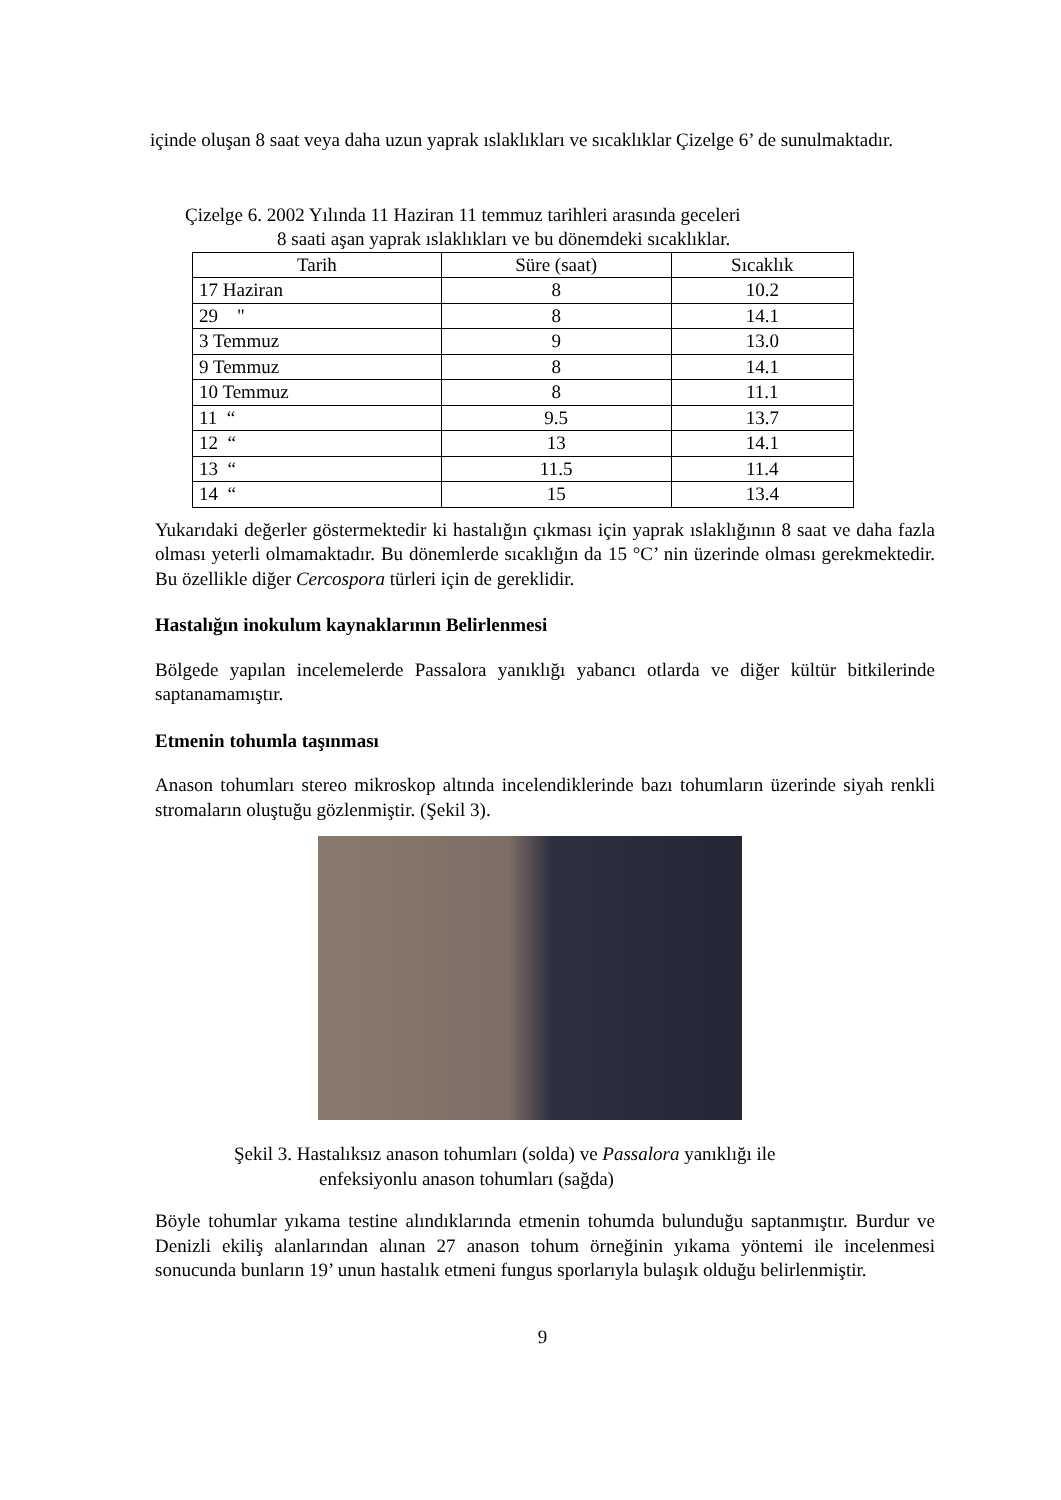içinde oluşan 8 saat veya daha uzun yaprak ıslaklıkları ve sıcaklıklar Çizelge 6’ de sunulmaktadır.
Çizelge 6. 2002 Yılında 11 Haziran 11 temmuz tarihleri arasında geceleri
8 saati aşan yaprak ıslaklıkları ve bu dönemdeki sıcaklıklar.
| Tarih | Süre (saat) | Sıcaklık |
| --- | --- | --- |
| 17 Haziran | 8 | 10.2 |
| 29 " | 8 | 14.1 |
| 3 Temmuz | 9 | 13.0 |
| 9 Temmuz | 8 | 14.1 |
| 10 Temmuz | 8 | 11.1 |
| 11 “ | 9.5 | 13.7 |
| 12 “ | 13 | 14.1 |
| 13 “ | 11.5 | 11.4 |
| 14 “ | 15 | 13.4 |
Yukarıdaki değerler göstermektedir ki hastalığın çıkması için yaprak ıslaklığının 8 saat ve daha fazla olması yeterli olmamaktadır. Bu dönemlerde sıcaklığın da 15 °C’ nin üzerinde olması gerekmektedir. Bu özellikle diğer Cercospora türleri için de gereklidir.
Hastalığın inokulum kaynaklarının Belirlenmesi
Bölgede yapılan incelemelerde Passalora yanıklığı yabancı otlarda ve diğer kültür bitkilerinde saptanamamıştır.
Etmenin tohumla taşınması
Anason tohumları stereo mikroskop altında incelendiklerinde bazı tohumların üzerinde siyah renkli stromaların oluştuğu gözlenmiştir. (Şekil 3).
Şekil 3. Hastalıksız anason tohumları (solda) ve Passalora yanıklığı ile
enfeksiyonlu anason tohumları (sağda)
Böyle tohumlar yıkama testine alındıklarında etmenin tohumda bulunduğu saptanmıştır. Burdur ve Denizli ekiliş alanlarından alınan 27 anason tohum örneğinin yıkama yöntemi ile incelenmesi sonucunda bunların 19’ unun hastalık etmeni fungus sporlarıyla bulaşık olduğu belirlenmiştir.
9